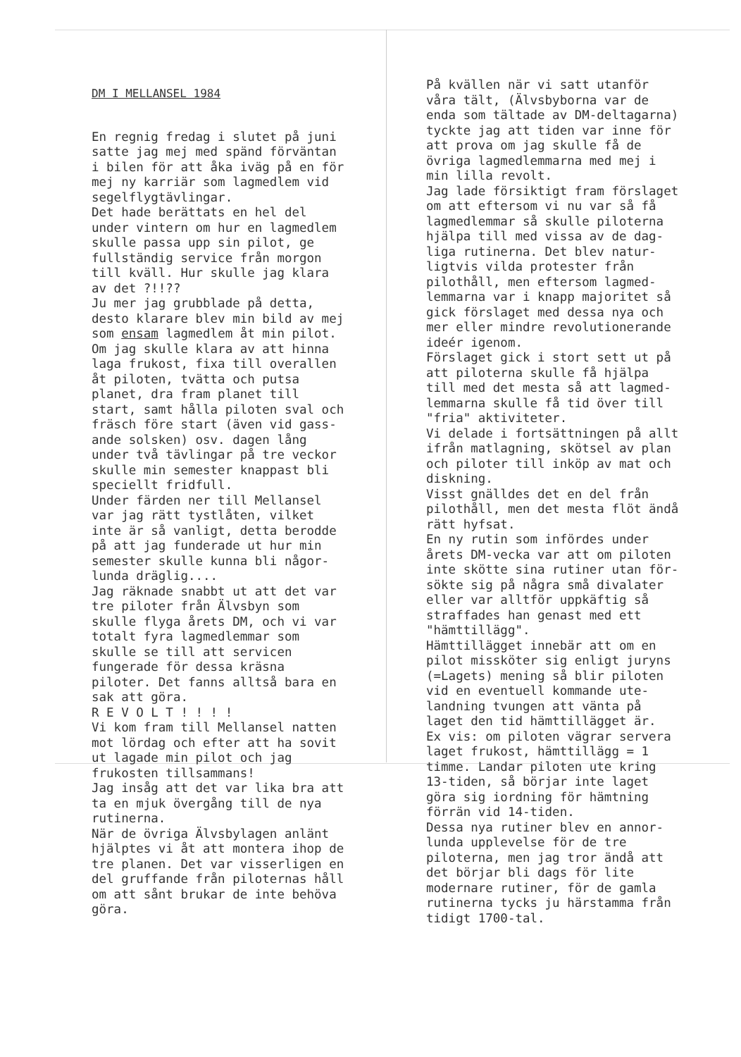DM I MELLANSEL 1984
En regnig fredag i slutet på juni satte jag mej med spänd förväntan i bilen för att åka iväg på en för mej ny karriär som lagmedlem vid segelflygtävlingar. Det hade berättats en hel del under vintern om hur en lagmedlem skulle passa upp sin pilot, ge fullständig service från morgon till kväll. Hur skulle jag klara av det ?!!?? Ju mer jag grubblade på detta, desto klarare blev min bild av mej som ensam lagmedlem åt min pilot. Om jag skulle klara av att hinna laga frukost, fixa till overallen åt piloten, tvätta och putsa planet, dra fram planet till start, samt hålla piloten sval och fräsch före start (även vid gass- ande solsken) osv. dagen lång under två tävlingar på tre veckor skulle min semester knappast bli speciellt fridfull. Under färden ner till Mellansel var jag rätt tystlåten, vilket inte är så vanligt, detta berodde på att jag funderade ut hur min semester skulle kunna bli någor- lunda dräglig.... Jag räknade snabbt ut att det var tre piloter från Älvsbyn som skulle flyga årets DM, och vi var totalt fyra lagmedlemmar som skulle se till att servicen fungerade för dessa kräsna piloter. Det fanns alltså bara en sak att göra. R E V O L T ! ! ! ! Vi kom fram till Mellansel natten mot lördag och efter att ha sovit ut lagade min pilot och jag frukosten tillsammans! Jag insåg att det var lika bra att ta en mjuk övergång till de nya rutinerna. När de övriga Älvsbylagen anlänt hjälptes vi åt att montera ihop de tre planen. Det var visserligen en del gruffande från piloternas håll om att sånt brukar de inte behöva göra.
På kvällen när vi satt utanför våra tält, (Älvsbyborna var de enda som tältade av DM-deltagarna) tyckte jag att tiden var inne för att prova om jag skulle få de övriga lagmedlemmarna med mej i min lilla revolt. Jag lade försiktigt fram förslaget om att eftersom vi nu var så få lagmedlemmar så skulle piloterna hjälpa till med vissa av de dag- liga rutinerna. Det blev natur- ligtvis vilda protester från pilothåll, men eftersom lagmed- lemmarna var i knapp majoritet så gick förslaget med dessa nya och mer eller mindre revolutionerande ideér igenom. Förslaget gick i stort sett ut på att piloterna skulle få hjälpa till med det mesta så att lagmed- lemmarna skulle få tid över till "fria" aktiviteter. Vi delade i fortsättningen på allt ifrån matlagning, skötsel av plan och piloter till inköp av mat och diskning. Visst gnälldes det en del från pilothåll, men det mesta flöt ändå rätt hyfsat. En ny rutin som infördes under årets DM-vecka var att om piloten inte skötte sina rutiner utan för- sökte sig på några små divalater eller var alltför uppkäftig så straffades han genast med ett "hämttillägg". Hämttillägget innebär att om en pilot missköter sig enligt juryns (=Lagets) mening så blir piloten vid en eventuell kommande ute- landning tvungen att vänta på laget den tid hämttillägget är. Ex vis: om piloten vägrar servera laget frukost, hämttillägg = 1 timme. Landar piloten ute kring 13-tiden, så börjar inte laget göra sig iordning för hämtning förrän vid 14-tiden. Dessa nya rutiner blev en annor- lunda upplevelse för de tre piloterna, men jag tror ändå att det börjar bli dags för lite modernare rutiner, för de gamla rutinerna tycks ju härstamma från tidigt 1700-tal.